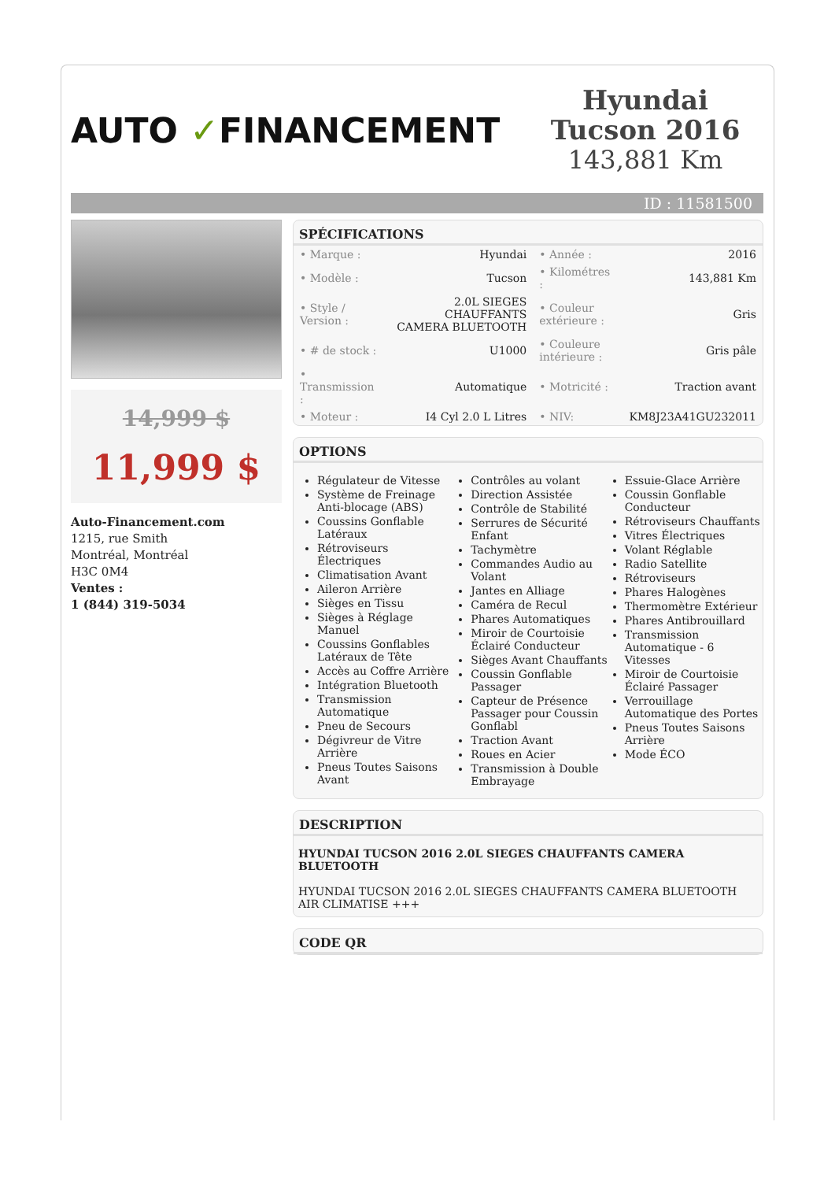AUTO ✓FINANCEMENT
Hyundai Tucson 2016
143,881 Km
ID : 11581500
14,999 $
11,999 $
Auto-Financement.com
1215, rue Smith
Montréal, Montréal
H3C 0M4
Ventes :
1 (844) 319-5034
SPÉCIFICATIONS
| • Marque : | Hyundai | • Année : | 2016 |
| • Modèle : | Tucson | • Kilométres : | 143,881 Km |
| • Style / Version : | 2.0L SIEGES CHAUFFANTS CAMERA BLUETOOTH | • Couleur extérieure : | Gris |
| • # de stock : | U1000 | • Couleure intérieure : | Gris pâle |
| • Transmission : | Automatique | • Motricité : | Traction avant |
| • Moteur : | I4 Cyl 2.0 L Litres | • NIV: | KM8J23A41GU232011 |
OPTIONS
Régulateur de Vitesse
Système de Freinage Anti-blocage (ABS)
Coussins Gonflable Latéraux
Rétroviseurs Électriques
Climatisation Avant
Aileron Arrière
Sièges en Tissu
Sièges à Réglage Manuel
Coussins Gonflables Latéraux de Tête
Accès au Coffre Arrière
Intégration Bluetooth
Transmission Automatique
Pneu de Secours
Dégivreur de Vitre Arrière
Pneus Toutes Saisons Avant
Contrôles au volant
Direction Assistée
Contrôle de Stabilité
Serrures de Sécurité Enfant
Tachymètre
Commandes Audio au Volant
Jantes en Alliage
Caméra de Recul
Phares Automatiques
Miroir de Courtoisie Éclairé Conducteur
Sièges Avant Chauffants
Coussin Gonflable Passager
Capteur de Présence Passager pour Coussin Gonflabl
Traction Avant
Roues en Acier
Transmission à Double Embrayage
Essuie-Glace Arrière
Coussin Gonflable Conducteur
Rétroviseurs Chauffants
Vitres Électriques
Volant Réglable
Radio Satellite
Rétroviseurs
Phares Halogènes
Thermomètre Extérieur
Phares Antibrouillard
Transmission Automatique - 6 Vitesses
Miroir de Courtoisie Éclairé Passager
Verrouillage Automatique des Portes
Pneus Toutes Saisons Arrière
Mode ÉCO
DESCRIPTION
HYUNDAI TUCSON 2016 2.0L SIEGES CHAUFFANTS CAMERA BLUETOOTH
HYUNDAI TUCSON 2016 2.0L SIEGES CHAUFFANTS CAMERA BLUETOOTH AIR CLIMATISE +++
CODE QR